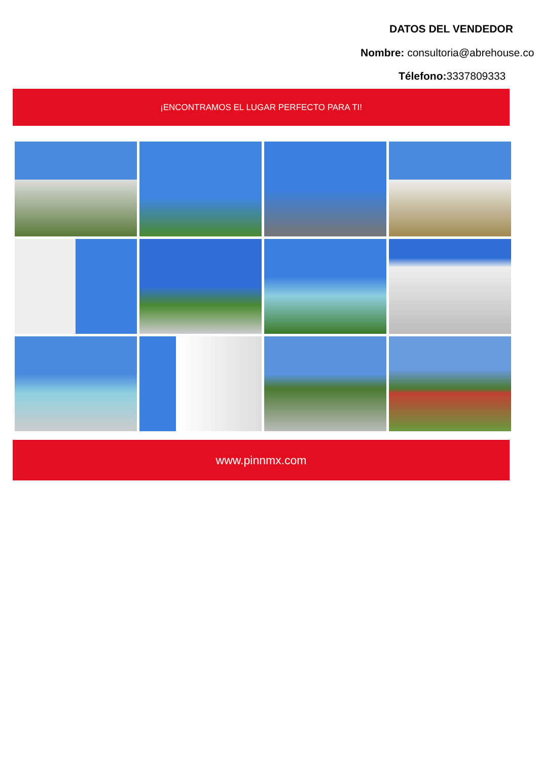DATOS DEL VENDEDOR
Nombre: consultoria@abrehouse.co
Télefono: 3337809333
¡ENCONTRAMOS EL LUGAR PERFECTO PARA TI!
www.pinnmx.com